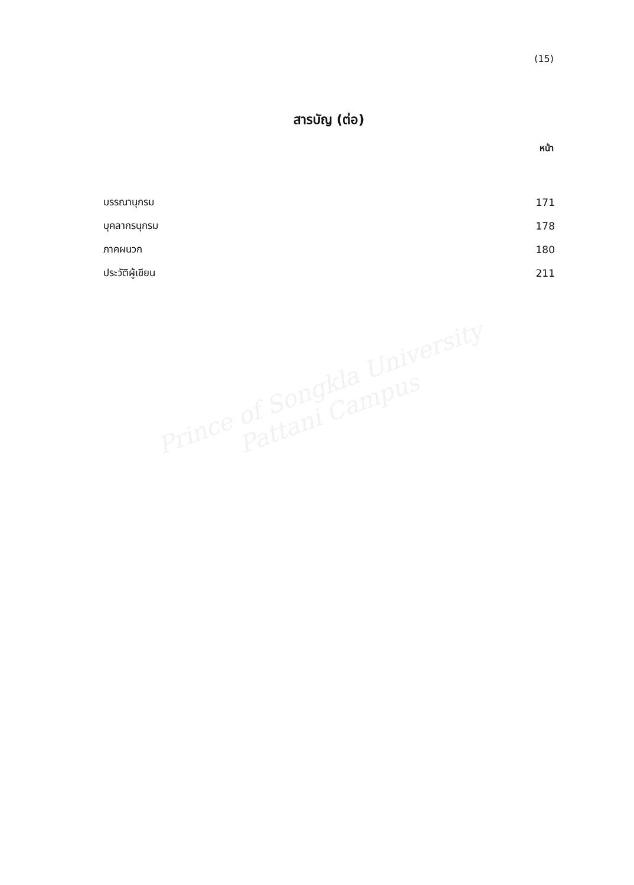(15)
สารบัญ (ต่อ)
หน้า
| บรรณานุกรม | 171 |
| บุคลากรนุกรม | 178 |
| ภาคผนวก | 180 |
| ประวัติผู้เขียน | 211 |
Prince of Songkla University
Pattani Campus